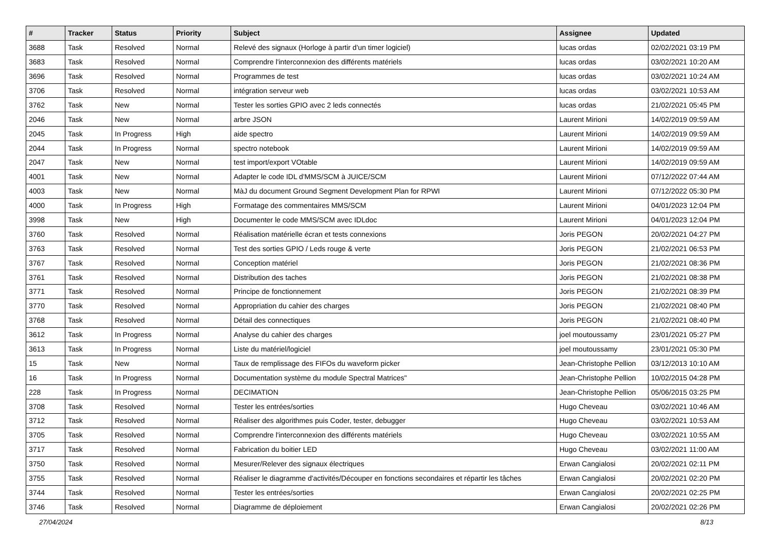| # | Tracker | Status | Priority | Subject | Assignee | Updated |
| --- | --- | --- | --- | --- | --- | --- |
| 3688 | Task | Resolved | Normal | Relevé des signaux (Horloge à partir d'un timer logiciel) | lucas ordas | 02/02/2021 03:19 PM |
| 3683 | Task | Resolved | Normal | Comprendre l'interconnexion des différents matériels | lucas ordas | 03/02/2021 10:20 AM |
| 3696 | Task | Resolved | Normal | Programmes de test | lucas ordas | 03/02/2021 10:24 AM |
| 3706 | Task | Resolved | Normal | intégration serveur web | lucas ordas | 03/02/2021 10:53 AM |
| 3762 | Task | New | Normal | Tester les sorties GPIO avec 2 leds connectés | lucas ordas | 21/02/2021 05:45 PM |
| 2046 | Task | New | Normal | arbre JSON | Laurent Mirioni | 14/02/2019 09:59 AM |
| 2045 | Task | In Progress | High | aide spectro | Laurent Mirioni | 14/02/2019 09:59 AM |
| 2044 | Task | In Progress | Normal | spectro notebook | Laurent Mirioni | 14/02/2019 09:59 AM |
| 2047 | Task | New | Normal | test import/export VOtable | Laurent Mirioni | 14/02/2019 09:59 AM |
| 4001 | Task | New | Normal | Adapter le code IDL d'MMS/SCM à JUICE/SCM | Laurent Mirioni | 07/12/2022 07:44 AM |
| 4003 | Task | New | Normal | MàJ du document Ground Segment Development Plan for RPWI | Laurent Mirioni | 07/12/2022 05:30 PM |
| 4000 | Task | In Progress | High | Formatage des commentaires MMS/SCM | Laurent Mirioni | 04/01/2023 12:04 PM |
| 3998 | Task | New | High | Documenter le code MMS/SCM avec IDLdoc | Laurent Mirioni | 04/01/2023 12:04 PM |
| 3760 | Task | Resolved | Normal | Réalisation matérielle écran et tests connexions | Joris PEGON | 20/02/2021 04:27 PM |
| 3763 | Task | Resolved | Normal | Test des sorties GPIO / Leds rouge & verte | Joris PEGON | 21/02/2021 06:53 PM |
| 3767 | Task | Resolved | Normal | Conception matériel | Joris PEGON | 21/02/2021 08:36 PM |
| 3761 | Task | Resolved | Normal | Distribution des taches | Joris PEGON | 21/02/2021 08:38 PM |
| 3771 | Task | Resolved | Normal | Principe de fonctionnement | Joris PEGON | 21/02/2021 08:39 PM |
| 3770 | Task | Resolved | Normal | Appropriation du cahier des charges | Joris PEGON | 21/02/2021 08:40 PM |
| 3768 | Task | Resolved | Normal | Détail des connectiques | Joris PEGON | 21/02/2021 08:40 PM |
| 3612 | Task | In Progress | Normal | Analyse du cahier des charges | joel moutoussamy | 23/01/2021 05:27 PM |
| 3613 | Task | In Progress | Normal | Liste du matériel/logiciel | joel moutoussamy | 23/01/2021 05:30 PM |
| 15 | Task | New | Normal | Taux de remplissage des FIFOs du waveform picker | Jean-Christophe Pellion | 03/12/2013 10:10 AM |
| 16 | Task | In Progress | Normal | Documentation système du module Spectral Matrices" | Jean-Christophe Pellion | 10/02/2015 04:28 PM |
| 228 | Task | In Progress | Normal | DECIMATION | Jean-Christophe Pellion | 05/06/2015 03:25 PM |
| 3708 | Task | Resolved | Normal | Tester les entrées/sorties | Hugo Cheveau | 03/02/2021 10:46 AM |
| 3712 | Task | Resolved | Normal | Réaliser des algorithmes puis Coder, tester, debugger | Hugo Cheveau | 03/02/2021 10:53 AM |
| 3705 | Task | Resolved | Normal | Comprendre l'interconnexion des différents matériels | Hugo Cheveau | 03/02/2021 10:55 AM |
| 3717 | Task | Resolved | Normal | Fabrication du boitier LED | Hugo Cheveau | 03/02/2021 11:00 AM |
| 3750 | Task | Resolved | Normal | Mesurer/Relever des signaux électriques | Erwan Cangialosi | 20/02/2021 02:11 PM |
| 3755 | Task | Resolved | Normal | Réaliser le diagramme d'activités/Découper en fonctions secondaires et répartir les tâches | Erwan Cangialosi | 20/02/2021 02:20 PM |
| 3744 | Task | Resolved | Normal | Tester les entrées/sorties | Erwan Cangialosi | 20/02/2021 02:25 PM |
| 3746 | Task | Resolved | Normal | Diagramme de déploiement | Erwan Cangialosi | 20/02/2021 02:26 PM |
27/04/2024 8/13